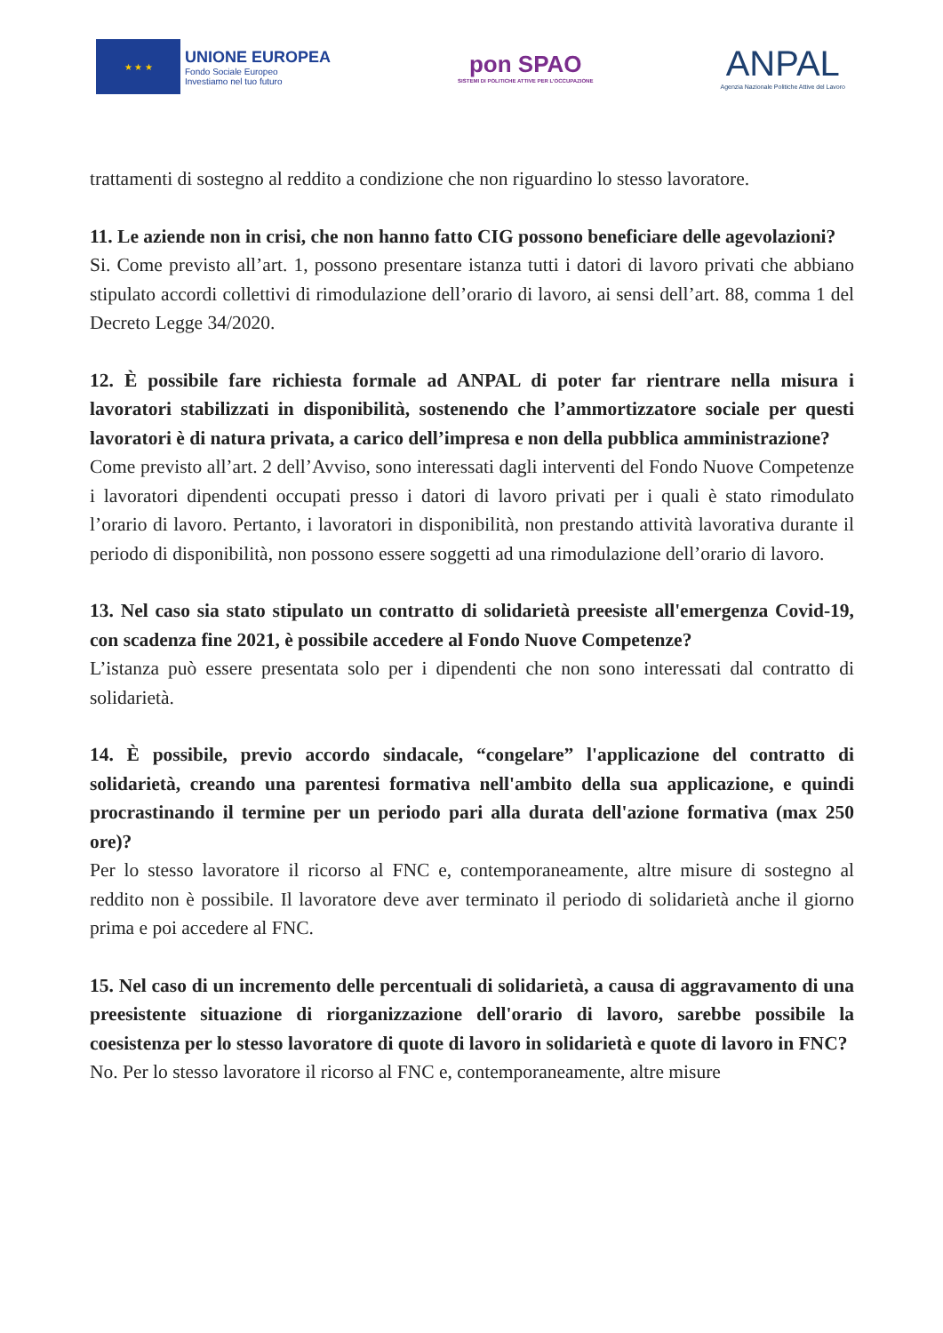★ ★ ★
UNIONE EUROPEA
Fondo Sociale Europeo
Investiamo nel tuo futuro
pon SPAO
SISTEMI DI POLITICHE ATTIVE PER L'OCCUPAZIONE
ANPAL
Agenzia Nazionale Politiche Attive del Lavoro
trattamenti di sostegno al reddito a condizione che non riguardino lo stesso lavoratore.
11. Le aziende non in crisi, che non hanno fatto CIG possono beneficiare delle agevolazioni?
Si. Come previsto all’art. 1, possono presentare istanza tutti i datori di lavoro privati che abbiano stipulato accordi collettivi di rimodulazione dell’orario di lavoro, ai sensi dell’art. 88, comma 1 del Decreto Legge 34/2020.
12. È possibile fare richiesta formale ad ANPAL di poter far rientrare nella misura i lavoratori stabilizzati in disponibilità, sostenendo che l’ammortizzatore sociale per questi lavoratori è di natura privata, a carico dell’impresa e non della pubblica amministrazione?
Come previsto all’art. 2 dell’Avviso, sono interessati dagli interventi del Fondo Nuove Competenze i lavoratori dipendenti occupati presso i datori di lavoro privati per i quali è stato rimodulato l’orario di lavoro. Pertanto, i lavoratori in disponibilità, non prestando attività lavorativa durante il periodo di disponibilità, non possono essere soggetti ad una rimodulazione dell’orario di lavoro.
13. Nel caso sia stato stipulato un contratto di solidarietà preesiste all'emergenza Covid-19, con scadenza fine 2021, è possibile accedere al Fondo Nuove Competenze?
L’istanza può essere presentata solo per i dipendenti che non sono interessati dal contratto di solidarietà.
14. È possibile, previo accordo sindacale, “congelare” l'applicazione del contratto di solidarietà, creando una parentesi formativa nell'ambito della sua applicazione, e quindi procrastinando il termine per un periodo pari alla durata dell'azione formativa (max 250 ore)?
Per lo stesso lavoratore il ricorso al FNC e, contemporaneamente, altre misure di sostegno al reddito non è possibile. Il lavoratore deve aver terminato il periodo di solidarietà anche il giorno prima e poi accedere al FNC.
15. Nel caso di un incremento delle percentuali di solidarietà, a causa di aggravamento di una preesistente situazione di riorganizzazione dell'orario di lavoro, sarebbe possibile la coesistenza per lo stesso lavoratore di quote di lavoro in solidarietà e quote di lavoro in FNC?
No. Per lo stesso lavoratore il ricorso al FNC e, contemporaneamente, altre misure